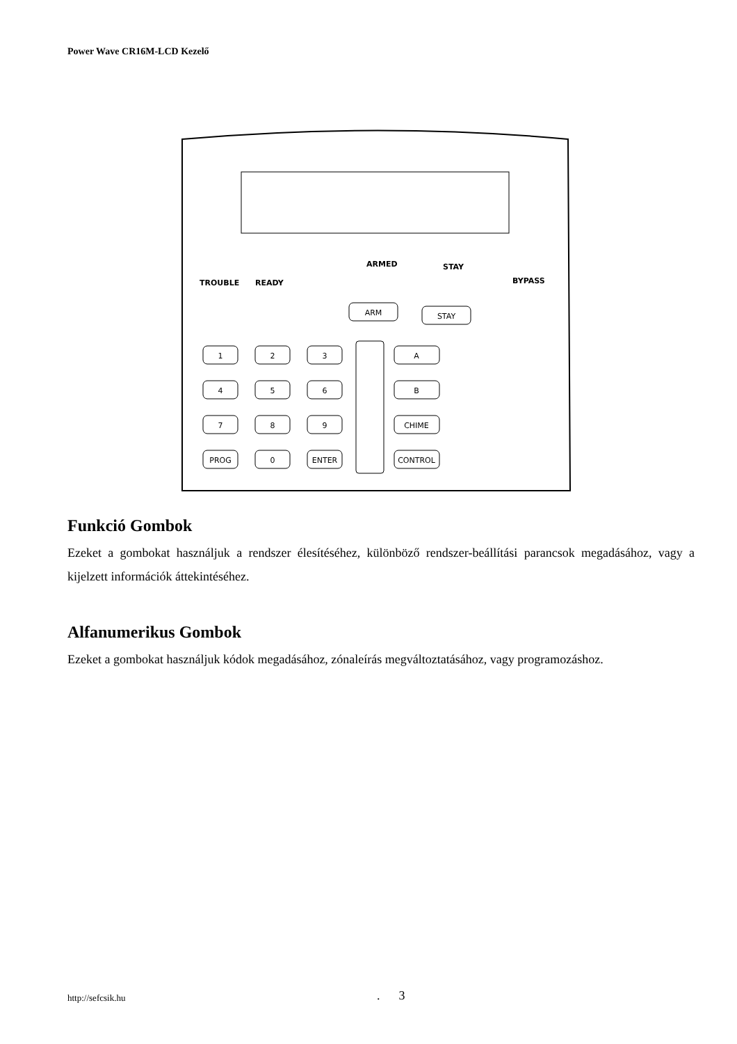Power Wave CR16M-LCD Kezelő
ARMED
STAY
BYPASS
TROUBLE
READY
ARM
STAY
1
2
3
4
5
6
7
8
9
PROG
0
ENTER
A
B
CHIME
CONTROL
Funkció Gombok
Ezeket a gombokat használjuk a rendszer élesítéséhez, különböző rendszer-beállítási parancsok megadásához, vagy a kijelzett információk áttekintéséhez.
Alfanumerikus Gombok
Ezeket a gombokat használjuk kódok megadásához, zónaleírás megváltoztatásához, vagy programozáshoz.
http://sefcsik.hu . 3